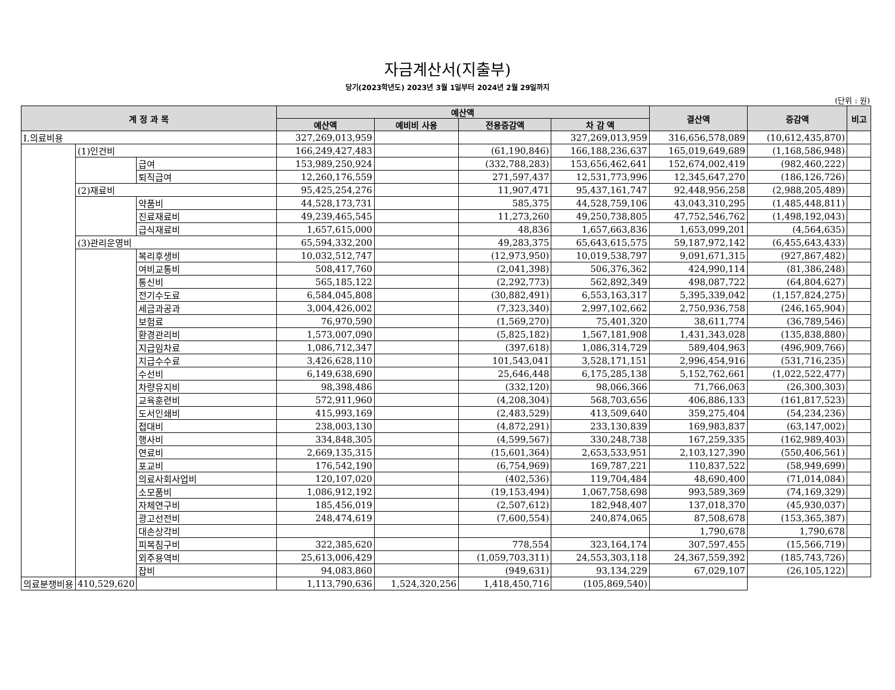자금계산서(지출부)
당기(2023학년도) 2023년 3월 1일부터 2024년 2월 29일까지
(단위 : 원)
| 계 정 과 목 | | | 예산액 | | | | 결산액 | 증감액 | 비고 |
| --- | --- | --- | --- | --- | --- | --- | --- | --- | --- |
| | | | 예산액 | 예비비 사용 | 전용증감액 | 차 감 액 | | | |
| Ⅰ.의료비용 | | | 327,269,013,959 | | | 327,269,013,959 | 316,656,578,089 | (10,612,435,870) | |
| | (1)인건비 | | 166,249,427,483 | | (61,190,846) | 166,188,236,637 | 165,019,649,689 | (1,168,586,948) | |
| | | 급여 | 153,989,250,924 | | (332,788,283) | 153,656,462,641 | 152,674,002,419 | (982,460,222) | |
| | | 퇴직급여 | 12,260,176,559 | | 271,597,437 | 12,531,773,996 | 12,345,647,270 | (186,126,726) | |
| | (2)재료비 | | 95,425,254,276 | | 11,907,471 | 95,437,161,747 | 92,448,956,258 | (2,988,205,489) | |
| | | 약품비 | 44,528,173,731 | | 585,375 | 44,528,759,106 | 43,043,310,295 | (1,485,448,811) | |
| | | 진료재료비 | 49,239,465,545 | | 11,273,260 | 49,250,738,805 | 47,752,546,762 | (1,498,192,043) | |
| | | 급식재료비 | 1,657,615,000 | | 48,836 | 1,657,663,836 | 1,653,099,201 | (4,564,635) | |
| | (3)관리운영비 | | 65,594,332,200 | | 49,283,375 | 65,643,615,575 | 59,187,972,142 | (6,455,643,433) | |
| | | 복리후생비 | 10,032,512,747 | | (12,973,950) | 10,019,538,797 | 9,091,671,315 | (927,867,482) | |
| | | 여비교통비 | 508,417,760 | | (2,041,398) | 506,376,362 | 424,990,114 | (81,386,248) | |
| | | 통신비 | 565,185,122 | | (2,292,773) | 562,892,349 | 498,087,722 | (64,804,627) | |
| | | 전기수도료 | 6,584,045,808 | | (30,882,491) | 6,553,163,317 | 5,395,339,042 | (1,157,824,275) | |
| | | 세금과공과 | 3,004,426,002 | | (7,323,340) | 2,997,102,662 | 2,750,936,758 | (246,165,904) | |
| | | 보험료 | 76,970,590 | | (1,569,270) | 75,401,320 | 38,611,774 | (36,789,546) | |
| | | 환경관리비 | 1,573,007,090 | | (5,825,182) | 1,567,181,908 | 1,431,343,028 | (135,838,880) | |
| | | 지급임차료 | 1,086,712,347 | | (397,618) | 1,086,314,729 | 589,404,963 | (496,909,766) | |
| | | 지급수수료 | 3,426,628,110 | | 101,543,041 | 3,528,171,151 | 2,996,454,916 | (531,716,235) | |
| | | 수선비 | 6,149,638,690 | | 25,646,448 | 6,175,285,138 | 5,152,762,661 | (1,022,522,477) | |
| | | 차량유지비 | 98,398,486 | | (332,120) | 98,066,366 | 71,766,063 | (26,300,303) | |
| | | 교육훈련비 | 572,911,960 | | (4,208,304) | 568,703,656 | 406,886,133 | (161,817,523) | |
| | | 도서인쇄비 | 415,993,169 | | (2,483,529) | 413,509,640 | 359,275,404 | (54,234,236) | |
| | | 접대비 | 238,003,130 | | (4,872,291) | 233,130,839 | 169,983,837 | (63,147,002) | |
| | | 행사비 | 334,848,305 | | (4,599,567) | 330,248,738 | 167,259,335 | (162,989,403) | |
| | | 연료비 | 2,669,135,315 | | (15,601,364) | 2,653,533,951 | 2,103,127,390 | (550,406,561) | |
| | | 포교비 | 176,542,190 | | (6,754,969) | 169,787,221 | 110,837,522 | (58,949,699) | |
| | | 의료사회사업비 | 120,107,020 | | (402,536) | 119,704,484 | 48,690,400 | (71,014,084) | |
| | | 소모품비 | 1,086,912,192 | | (19,153,494) | 1,067,758,698 | 993,589,369 | (74,169,329) | |
| | | 자체연구비 | 185,456,019 | | (2,507,612) | 182,948,407 | 137,018,370 | (45,930,037) | |
| | | 광고선전비 | 248,474,619 | | (7,600,554) | 240,874,065 | 87,508,678 | (153,365,387) | |
| | | 대손상각비 | | | | | 1,790,678 | 1,790,678 | |
| | | 피복침구비 | 322,385,620 | | 778,554 | 323,164,174 | 307,597,455 | (15,566,719) | |
| | | 외주용역비 | 25,613,006,429 | | (1,059,703,311) | 24,553,303,118 | 24,367,559,392 | (185,743,726) | |
| | | 잡비 | 94,083,860 | | (949,631) | 93,134,229 | 67,029,107 | (26,105,122) | |
| 의료분쟁비용 | 410,529,620 | | 1,113,790,636 | 1,524,320,256 | 1,418,450,716 | (105,869,540) | | | |